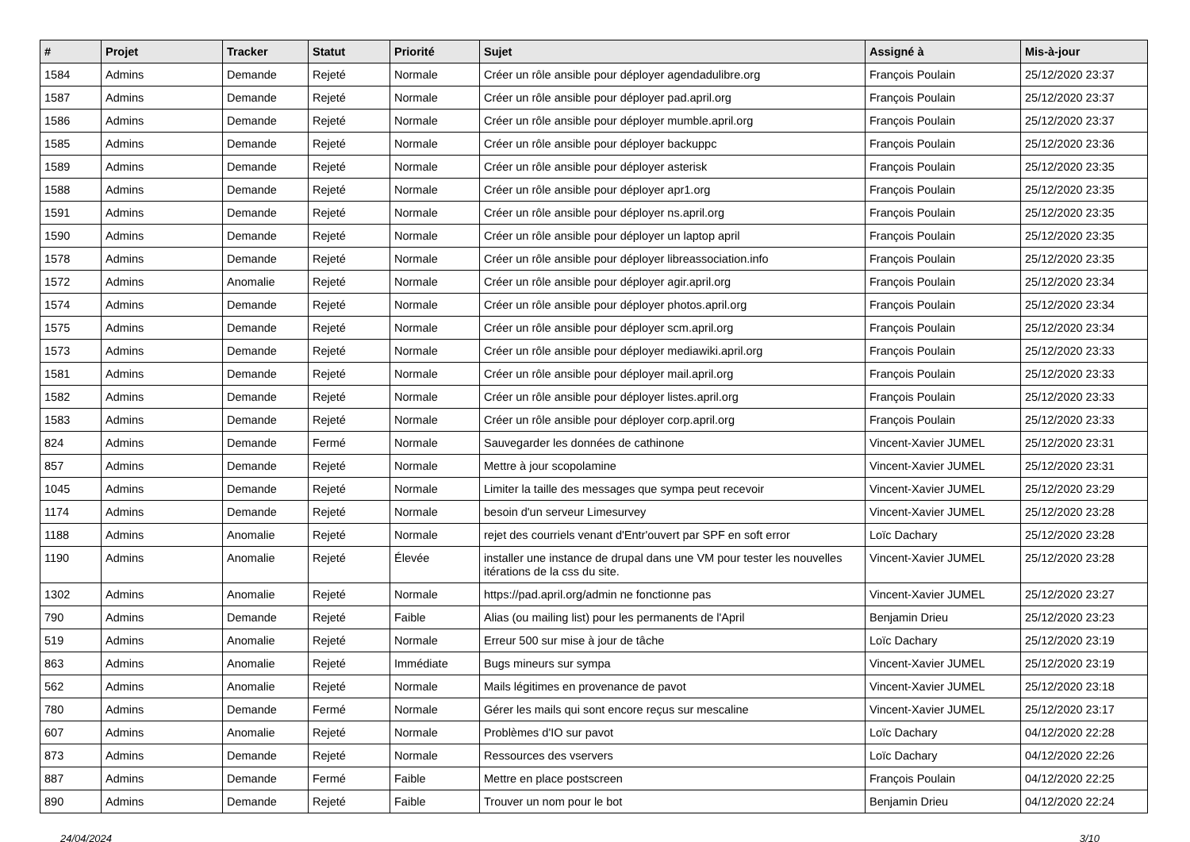| # | Projet | Tracker | Statut | Priorité | Sujet | Assigné à | Mis-à-jour |
| --- | --- | --- | --- | --- | --- | --- | --- |
| 1584 | Admins | Demande | Rejeté | Normale | Créer un rôle ansible pour déployer agendadulibre.org | François Poulain | 25/12/2020 23:37 |
| 1587 | Admins | Demande | Rejeté | Normale | Créer un rôle ansible pour déployer pad.april.org | François Poulain | 25/12/2020 23:37 |
| 1586 | Admins | Demande | Rejeté | Normale | Créer un rôle ansible pour déployer mumble.april.org | François Poulain | 25/12/2020 23:37 |
| 1585 | Admins | Demande | Rejeté | Normale | Créer un rôle ansible pour déployer backuppc | François Poulain | 25/12/2020 23:36 |
| 1589 | Admins | Demande | Rejeté | Normale | Créer un rôle ansible pour déployer asterisk | François Poulain | 25/12/2020 23:35 |
| 1588 | Admins | Demande | Rejeté | Normale | Créer un rôle ansible pour déployer apr1.org | François Poulain | 25/12/2020 23:35 |
| 1591 | Admins | Demande | Rejeté | Normale | Créer un rôle ansible pour déployer ns.april.org | François Poulain | 25/12/2020 23:35 |
| 1590 | Admins | Demande | Rejeté | Normale | Créer un rôle ansible pour déployer un laptop april | François Poulain | 25/12/2020 23:35 |
| 1578 | Admins | Demande | Rejeté | Normale | Créer un rôle ansible pour déployer libreassociation.info | François Poulain | 25/12/2020 23:35 |
| 1572 | Admins | Anomalie | Rejeté | Normale | Créer un rôle ansible pour déployer agir.april.org | François Poulain | 25/12/2020 23:34 |
| 1574 | Admins | Demande | Rejeté | Normale | Créer un rôle ansible pour déployer photos.april.org | François Poulain | 25/12/2020 23:34 |
| 1575 | Admins | Demande | Rejeté | Normale | Créer un rôle ansible pour déployer scm.april.org | François Poulain | 25/12/2020 23:34 |
| 1573 | Admins | Demande | Rejeté | Normale | Créer un rôle ansible pour déployer mediawiki.april.org | François Poulain | 25/12/2020 23:33 |
| 1581 | Admins | Demande | Rejeté | Normale | Créer un rôle ansible pour déployer mail.april.org | François Poulain | 25/12/2020 23:33 |
| 1582 | Admins | Demande | Rejeté | Normale | Créer un rôle ansible pour déployer listes.april.org | François Poulain | 25/12/2020 23:33 |
| 1583 | Admins | Demande | Rejeté | Normale | Créer un rôle ansible pour déployer corp.april.org | François Poulain | 25/12/2020 23:33 |
| 824 | Admins | Demande | Fermé | Normale | Sauvegarder les données de cathinone | Vincent-Xavier JUMEL | 25/12/2020 23:31 |
| 857 | Admins | Demande | Rejeté | Normale | Mettre à jour scopolamine | Vincent-Xavier JUMEL | 25/12/2020 23:31 |
| 1045 | Admins | Demande | Rejeté | Normale | Limiter la taille des messages que sympa peut recevoir | Vincent-Xavier JUMEL | 25/12/2020 23:29 |
| 1174 | Admins | Demande | Rejeté | Normale | besoin d'un serveur Limesurvey | Vincent-Xavier JUMEL | 25/12/2020 23:28 |
| 1188 | Admins | Anomalie | Rejeté | Normale | rejet des courriels venant d'Entr'ouvert par SPF en soft error | Loïc Dachary | 25/12/2020 23:28 |
| 1190 | Admins | Anomalie | Rejeté | Élevée | installer une instance de drupal dans une VM pour tester les nouvelles itérations de la css du site. | Vincent-Xavier JUMEL | 25/12/2020 23:28 |
| 1302 | Admins | Anomalie | Rejeté | Normale | https://pad.april.org/admin ne fonctionne pas | Vincent-Xavier JUMEL | 25/12/2020 23:27 |
| 790 | Admins | Demande | Rejeté | Faible | Alias (ou mailing list) pour les permanents de l'April | Benjamin Drieu | 25/12/2020 23:23 |
| 519 | Admins | Anomalie | Rejeté | Normale | Erreur 500 sur mise à jour de tâche | Loïc Dachary | 25/12/2020 23:19 |
| 863 | Admins | Anomalie | Rejeté | Immédiate | Bugs mineurs sur sympa | Vincent-Xavier JUMEL | 25/12/2020 23:19 |
| 562 | Admins | Anomalie | Rejeté | Normale | Mails légitimes en provenance de pavot | Vincent-Xavier JUMEL | 25/12/2020 23:18 |
| 780 | Admins | Demande | Fermé | Normale | Gérer les mails qui sont encore reçus sur mescaline | Vincent-Xavier JUMEL | 25/12/2020 23:17 |
| 607 | Admins | Anomalie | Rejeté | Normale | Problèmes d'IO sur pavot | Loïc Dachary | 04/12/2020 22:28 |
| 873 | Admins | Demande | Rejeté | Normale | Ressources des vservers | Loïc Dachary | 04/12/2020 22:26 |
| 887 | Admins | Demande | Fermé | Faible | Mettre en place postscreen | François Poulain | 04/12/2020 22:25 |
| 890 | Admins | Demande | Rejeté | Faible | Trouver un nom pour le bot | Benjamin Drieu | 04/12/2020 22:24 |
24/04/2024 3/10